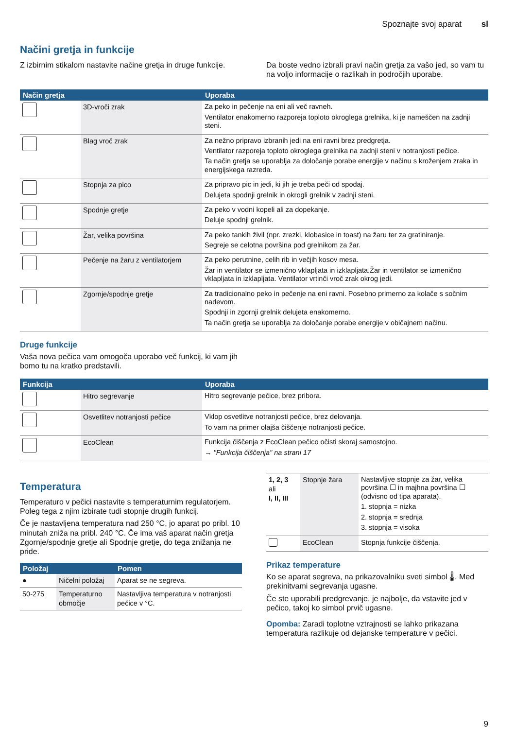Spoznajte svoj aparat sl
Načini gretja in funkcije
Z izbirnim stikalom nastavite načine gretja in druge funkcije.
Da boste vedno izbrali pravi način gretja za vašo jed, so vam tu na voljo informacije o razlikah in področjih uporabe.
| Način gretja | | Uporaba |
| --- | --- | --- |
| | 3D-vroči zrak | Za peko in pečenje na eni ali več ravneh. Ventilator enakomerno razporeja toploto okroglega grelnika, ki je nameščen na zadnji steni. |
| | Blag vroč zrak | Za nežno pripravo izbranih jedi na eni ravni brez predgretja. Ventilator razporeja toploto okroglega grelnika na zadnji steni v notranjosti pečice. Ta način gretja se uporablja za določanje porabe energije v načinu s kroženjem zraka in energijskega razreda. |
| | Stopnja za pico | Za pripravo pic in jedi, ki jih je treba peči od spodaj. Delujeta spodnji grelnik in okrogli grelnik v zadnji steni. |
| | Spodnje gretje | Za peko v vodni kopeli ali za dopekanje. Deluje spodnji grelnik. |
| | Žar, velika površina | Za peko tankih živil (npr. zrezki, klobasice in toast) na žaru ter za gratiniranje. Segreje se celotna površina pod grelnikom za žar. |
| | Pečenje na žaru z ventilatorjem | Za peko perutnine, celih rib in večjih kosov mesa. Žar in ventilator se izmenično vklapljata in izklapljata.Žar in ventilator se izmenično vklapljata in izklapljata. Ventilator vrtinči vroč zrak okrog jedi. |
| | Zgornje/spodnje gretje | Za tradicionalno peko in pečenje na eni ravni. Posebno primerno za kolače s sočnim nadevom. Spodnji in zgornji grelnik delujeta enakomerno. Ta način gretja se uporablja za določanje porabe energije v običajnem načinu. |
Druge funkcije
Vaša nova pečica vam omogoča uporabo več funkcij, ki vam jih bomo tu na kratko predstavili.
| Funkcija | | Uporaba |
| --- | --- | --- |
| | Hitro segrevanje | Hitro segrevanje pečice, brez pribora. |
| | Osvetlitev notranjosti pečice | Vklop osvetlitve notranjosti pečice, brez delovanja. To vam na primer olajša čiščenje notranjosti pečice. |
| | EcoClean | Funkcija čiščenja z EcoClean pečico očisti skoraj samostojno. → "Funkcija čiščenja" na strani 17 |
Temperatura
Temperaturo v pečici nastavite s temperaturnim regulatorjem. Poleg tega z njim izbirate tudi stopnje drugih funkcij.
Če je nastavljena temperatura nad 250 °C, jo aparat po pribl. 10 minutah zniža na pribl. 240 °C. Če ima vaš aparat način gretja Zgornje/spodnje gretje ali Spodnje gretje, do tega znižanja ne pride.
| Položaj | | Pomen |
| --- | --- | --- |
| ● | Ničelni položaj | Aparat se ne segreva. |
| 50-275 | Temperaturno območje | Nastavljiva temperatura v notranjosti pečice v °C. |
| 1, 2, 3 ali I, II, III | Stopnje žara | Nastavljive stopnje za žar, velika površina ☐ in majhna površina ☐ (odvisno od tipa aparata). 1. stopnja = nizka 2. stopnja = srednja 3. stopnja = visoka |
| | EcoClean | Stopnja funkcije čiščenja. |
Prikaz temperature
Ko se aparat segreva, na prikazovalniku sveti simbol 🌡. Med prekinitvami segrevanja ugasne.
Če ste uporabili predgrevanje, je najbolje, da vstavite jed v pečico, takoj ko simbol prvič ugasne.
Opomba: Zaradi toplotne vztrajnosti se lahko prikazana temperatura razlikuje od dejanske temperature v pečici.
9